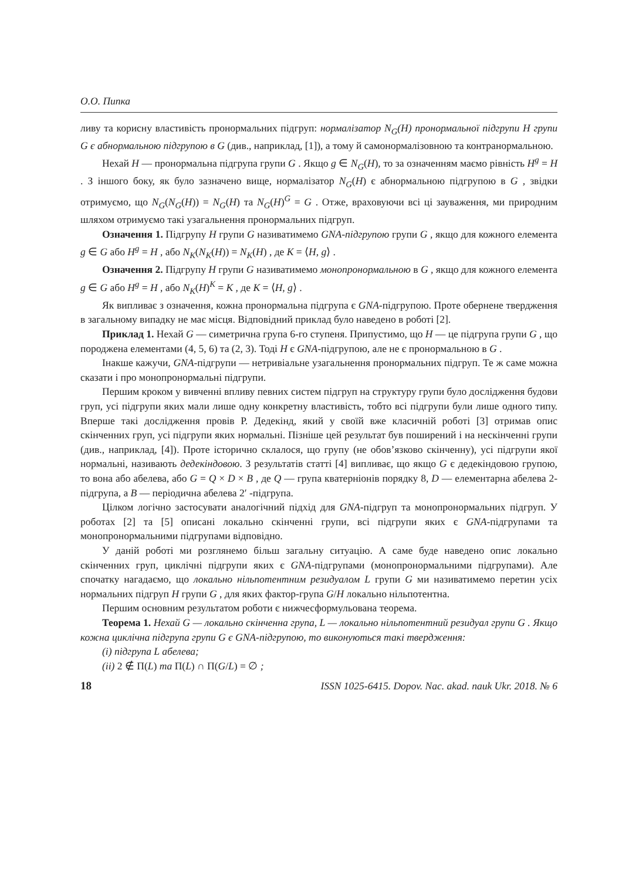О.О. Пипка
ливу та корисну властивість пронормальних підгруп: нормалізатор N<sub>G</sub>(H) пронормальної підгрупи H групи G є абнормальною підгрупою в G (див., наприклад, [1]), а тому й самонормалізовною та контранормальною.
Нехай H — пронормальна підгрупа групи G . Якщо g ∈ N<sub>G</sub>(H), то за означенням маємо рівність H<sup>g</sup> = H . З іншого боку, як було зазначено вище, нормалізатор N<sub>G</sub>(H) є абнормальною підгрупою в G , звідки отримуємо, що N<sub>G</sub>(N<sub>G</sub>(H)) = N<sub>G</sub>(H) та N<sub>G</sub>(H)<sup>G</sup> = G . Отже, враховуючи всі ці зауваження, ми природним шляхом отримуємо такі узагальнення пронормальних підгруп.
Означення 1. Підгрупу H групи G називатимемо GNA-підгрупою групи G , якщо для кожного елемента g ∈ G або H<sup>g</sup> = H , або N<sub>K</sub>(N<sub>K</sub>(H)) = N<sub>K</sub>(H) , де K = ⟨H, g⟩ .
Означення 2. Підгрупу H групи G називатимемо монопронормальною в G , якщо для кожного елемента g ∈ G або H<sup>g</sup> = H , або N<sub>K</sub>(H)<sup>K</sup> = K , де K = ⟨H, g⟩ .
Як випливає з означення, кожна пронормальна підгрупа є GNA-підгрупою. Проте обернене твердження в загальному випадку не має місця. Відповідний приклад було наведено в роботі [2].
Приклад 1. Нехай G — симетрична група 6-го ступеня. Припустимо, що H — це підгрупа групи G , що породжена елементами (4, 5, 6) та (2, 3). Тоді H є GNA-підгрупою, але не є пронормальною в G .
Інакше кажучи, GNA-підгрупи — нетривіальне узагальнення пронормальних підгруп. Те ж саме можна сказати і про монопронормальні підгрупи.
Першим кроком у вивченні впливу певних систем підгруп на структуру групи було дослідження будови груп, усі підгрупи яких мали лише одну конкретну властивість, тобто всі підгрупи були лише одного типу. Вперше такі дослідження провів Р. Дедекінд, який у своїй вже класичній роботі [3] отримав опис скінченних груп, усі підгрупи яких нормальні. Пізніше цей результат був поширений і на нескінченні групи (див., наприклад, [4]). Проте історично склалося, що групу (не обов’язково скінченну), усі підгрупи якої нормальні, називають дедекіндовою. З результатів статті [4] випливає, що якщо G є дедекіндовою групою, то вона або абелева, або G = Q × D × B , де Q — група кватерніонів порядку 8, D — елементарна абелева 2-підгрупа, а B — періодична абелева 2′ -підгрупа.
Цілком логічно застосувати аналогічний підхід для GNA-підгруп та монопронормальних підгруп. У роботах [2] та [5] описані локально скінченні групи, всі підгрупи яких є GNA-підгрупами та монопронормальними підгрупами відповідно.
У даній роботі ми розглянемо більш загальну ситуацію. А саме буде наведено опис локально скінченних груп, циклічні підгрупи яких є GNA-підгрупами (монопронормальними підгрупами). Але спочатку нагадаємо, що локально нільпотентним резидуалом L групи G ми називатимемо перетин усіх нормальних підгруп H групи G , для яких фактор-група G/H локально нільпотентна.
Першим основним результатом роботи є нижчесформульована теорема.
Теорема 1. Нехай G — локально скінченна група, L — локально нільпотентний резидуал групи G . Якщо кожна циклічна підгрупа групи G є GNA-підгрупою, то виконуються такі твердження:
(i) підгрупа L абелева;
(ii) 2 ∉ Π(L) та Π(L) ∩ Π(G/L) = ∅ ;
18 ISSN 1025-6415. Dopov. Nac. akad. nauk Ukr. 2018. № 6